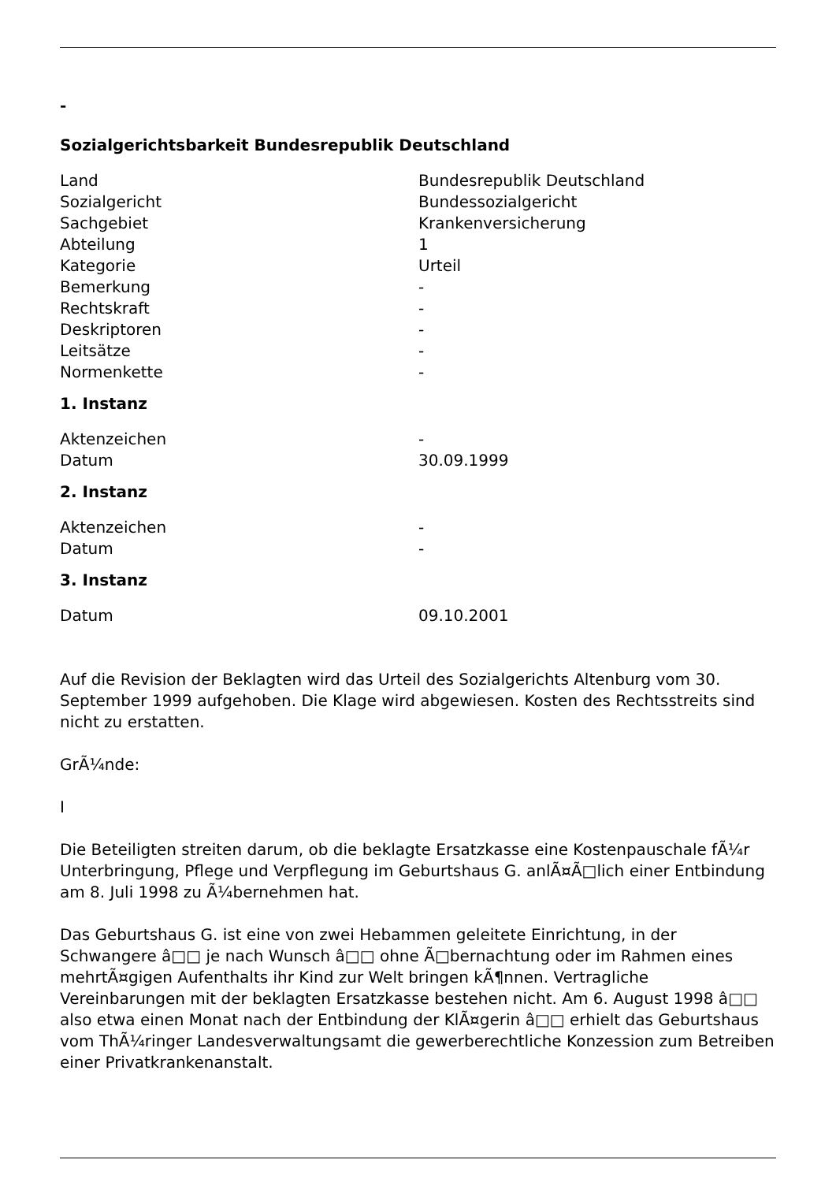-
Sozialgerichtsbarkeit Bundesrepublik Deutschland
| Land | Bundesrepublik Deutschland |
| Sozialgericht | Bundessozialgericht |
| Sachgebiet | Krankenversicherung |
| Abteilung | 1 |
| Kategorie | Urteil |
| Bemerkung | - |
| Rechtskraft | - |
| Deskriptoren | - |
| Leitsätze | - |
| Normenkette | - |
1. Instanz
| Aktenzeichen | - |
| Datum | 30.09.1999 |
2. Instanz
| Aktenzeichen | - |
| Datum | - |
3. Instanz
| Datum | 09.10.2001 |
Auf die Revision der Beklagten wird das Urteil des Sozialgerichts Altenburg vom 30. September 1999 aufgehoben. Die Klage wird abgewiesen. Kosten des Rechtsstreits sind nicht zu erstatten.
GrÃ¼nde:
I
Die Beteiligten streiten darum, ob die beklagte Ersatzkasse eine Kostenpauschale fÃ¼r Unterbringung, Pflege und Verpflegung im Geburtshaus G. anlÃ¤Ã□lich einer Entbindung am 8. Juli 1998 zu Ã¼bernehmen hat.
Das Geburtshaus G. ist eine von zwei Hebammen geleitete Einrichtung, in der Schwangere â□□ je nach Wunsch â□□ ohne Ã□bernachtung oder im Rahmen eines mehrtÃ¤gigen Aufenthalts ihr Kind zur Welt bringen kÃ¶nnen. Vertragliche Vereinbarungen mit der beklagten Ersatzkasse bestehen nicht. Am 6. August 1998 â□□ also etwa einen Monat nach der Entbindung der KlÃ¤gerin â□□ erhielt das Geburtshaus vom ThÃ¼ringer Landesverwaltungsamt die gewerberechtliche Konzession zum Betreiben einer Privatkrankenanstalt.